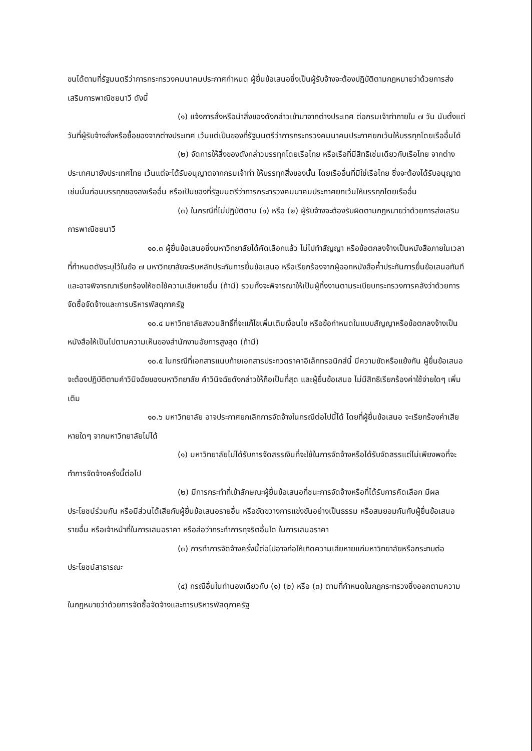ขนได้ตามที่รัฐมนตรีว่าการกระทรวงคมนาคมประกาศกำหนด ผู้ยื่นข้อเสนอซึ่งเป็นผู้รับจ้างจะต้องปฏิบัติตามกฎหมายว่าด้วยการส่งเสริมการพาณิชยนาวี ดังนี้
(๑) แจ้งการสั่งหรือนำสิ่งของดังกล่าวเข้ามาจากต่างประเทศ ต่อกรมเจ้าท่าภายใน ๗ วัน นับตั้งแต่วันที่ผู้รับจ้างสั่งหรือซื้อของจากต่างประเทศ เว้นแต่เป็นของที่รัฐมนตรีว่าการกระทรวงคมนาคมประกาศยกเว้นให้บรรทุกโดยเรืออื่นได้
(๒) จัดการให้สิ่งของดังกล่าวบรรทุกโดยเรือไทย หรือเรือที่มีสิทธิเช่นเดียวกับเรือไทย จากต่างประเทศมายังประเทศไทย เว้นแต่จะได้รับอนุญาตจากกรมเจ้าท่า ให้บรรทุกสิ่งของนั้น โดยเรืออื่นที่มิใช่เรือไทย ซึ่งจะต้องได้รับอนุญาตเช่นนั้นก่อนบรรทุกของลงเรืออื่น หรือเป็นของที่รัฐมนตรีว่าการกระทรวงคมนาคมประกาศยกเว้นให้บรรทุกโดยเรืออื่น
(๓) ในกรณีที่ไม่ปฏิบัติตาม (๑) หรือ (๒) ผู้รับจ้างจะต้องรับผิดตามกฎหมายว่าด้วยการส่งเสริมการพาณิชยนาวี
๑๐.๓ ผู้ยื่นข้อเสนอซึ่งมหาวิทยาลัยได้คัดเลือกแล้ว ไม่ไปทำสัญญา หรือข้อตกลงจ้างเป็นหนังสือภายในเวลาที่กำหนดดังระบุไว้ในข้อ ๗ มหาวิทยาลัยจะริบหลักประกันการยื่นข้อเสนอ หรือเรียกร้องจากผู้ออกหนังสือค้ำประกันการยื่นข้อเสนอทันที และอาจพิจารณาเรียกร้องให้ชดใช้ความเสียหายอื่น (ถ้ามี) รวมทั้งจะพิจารณาให้เป็นผู้ทิ้งงานตามระเบียบกระทรวงการคลังว่าด้วยการจัดซื้อจัดจ้างและการบริหารพัสดุภาครัฐ
๑๐.๔ มหาวิทยาลัยสงวนสิทธิ์ที่จะแก้ไขเพิ่มเติมเงื่อนไข หรือข้อกำหนดในแบบสัญญาหรือข้อตกลงจ้างเป็นหนังสือให้เป็นไปตามความเห็นของสำนักงานอัยการสูงสุด (ถ้ามี)
๑๐.๕ ในกรณีที่เอกสารแนบท้ายเอกสารประกวดราคาอิเล็กทรอนิกส์นี้ มีความขัดหรือแย้งกัน ผู้ยื่นข้อเสนอจะต้องปฏิบัติตามคำวินิจฉัยของมหาวิทยาลัย คำวินิจฉัยดังกล่าวให้ถือเป็นที่สุด และผู้ยื่นข้อเสนอ ไม่มีสิทธิเรียกร้องค่าใช้จ่ายใดๆ เพิ่มเติม
๑๐.๖ มหาวิทยาลัย อาจประกาศยกเลิกการจัดจ้างในกรณีต่อไปนี้ได้ โดยที่ผู้ยื่นข้อเสนอ จะเรียกร้องค่าเสียหายใดๆ จากมหาวิทยาลัยไม่ได้
(๑) มหาวิทยาลัยไม่ได้รับการจัดสรรเงินที่จะใช้ในการจัดจ้างหรือได้รับจัดสรรแต่ไม่เพียงพอที่จะทำการจัดจ้างครั้งนี้ต่อไป
(๒) มีการกระทำที่เข้าลักษณะผู้ยื่นข้อเสนอที่ชนะการจัดจ้างหรือที่ได้รับการคัดเลือก มีผลประโยชน์ร่วมกัน หรือมีส่วนได้เสียกับผู้ยื่นข้อเสนอรายอื่น หรือขัดขวางการแข่งขันอย่างเป็นธรรม หรือสมยอมกันกับผู้ยื่นข้อเสนอรายอื่น หรือเจ้าหน้าที่ในการเสนอราคา หรือส่อว่ากระทำการทุจริตอื่นใด ในการเสนอราคา
(๓) การทำการจัดจ้างครั้งนี้ต่อไปอาจก่อให้เกิดความเสียหายแก่มหาวิทยาลัยหรือกระทบต่อประโยชน์สาธารณะ
(๔) กรณีอื่นในทำนองเดียวกับ (๑) (๒) หรือ (๓) ตามที่กำหนดในกฎกระทรวงซึ่งออกตามความในกฎหมายว่าด้วยการจัดซื้อจัดจ้างและการบริหารพัสดุภาครัฐ